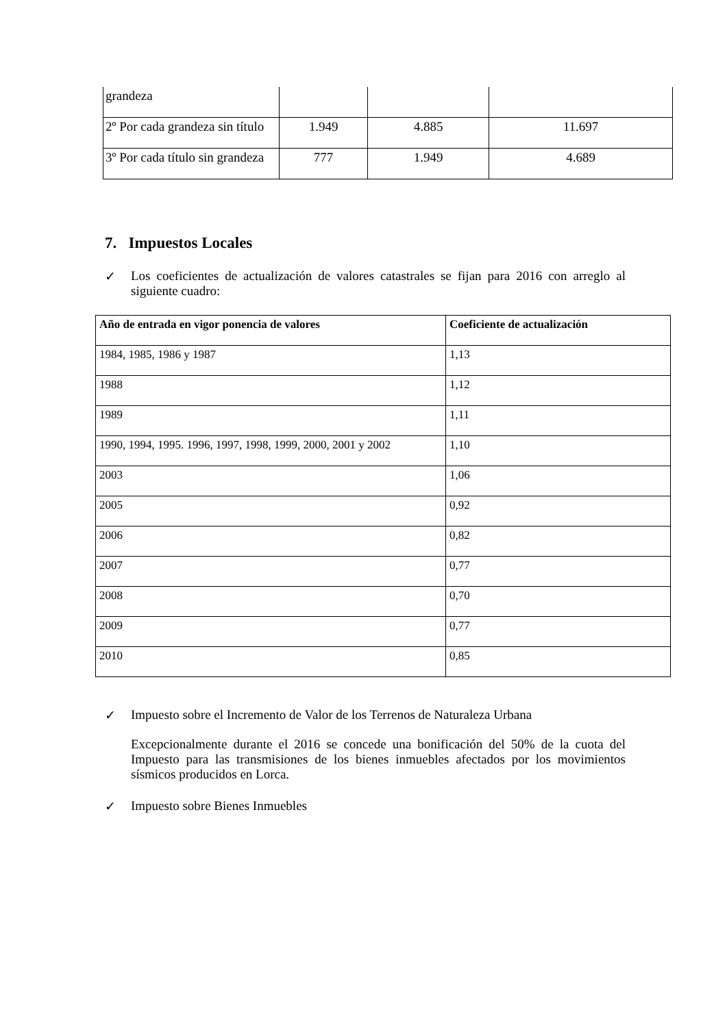| grandeza | | | |
| 2º Por cada grandeza sin título | 1.949 | 4.885 | 11.697 |
| 3º Por cada título sin grandeza | 777 | 1.949 | 4.689 |
7. Impuestos Locales
✓ Los coeficientes de actualización de valores catastrales se fijan para 2016 con arreglo al siguiente cuadro:
| Año de entrada en vigor ponencia de valores | Coeficiente de actualización |
| --- | --- |
| 1984, 1985, 1986 y 1987 | 1,13 |
| 1988 | 1,12 |
| 1989 | 1,11 |
| 1990, 1994, 1995. 1996, 1997, 1998, 1999, 2000, 2001 y 2002 | 1,10 |
| 2003 | 1,06 |
| 2005 | 0,92 |
| 2006 | 0,82 |
| 2007 | 0,77 |
| 2008 | 0,70 |
| 2009 | 0,77 |
| 2010 | 0,85 |
✓ Impuesto sobre el Incremento de Valor de los Terrenos de Naturaleza Urbana
Excepcionalmente durante el 2016 se concede una bonificación del 50% de la cuota del Impuesto para las transmisiones de los bienes inmuebles afectados por los movimientos sísmicos producidos en Lorca.
✓ Impuesto sobre Bienes Inmuebles